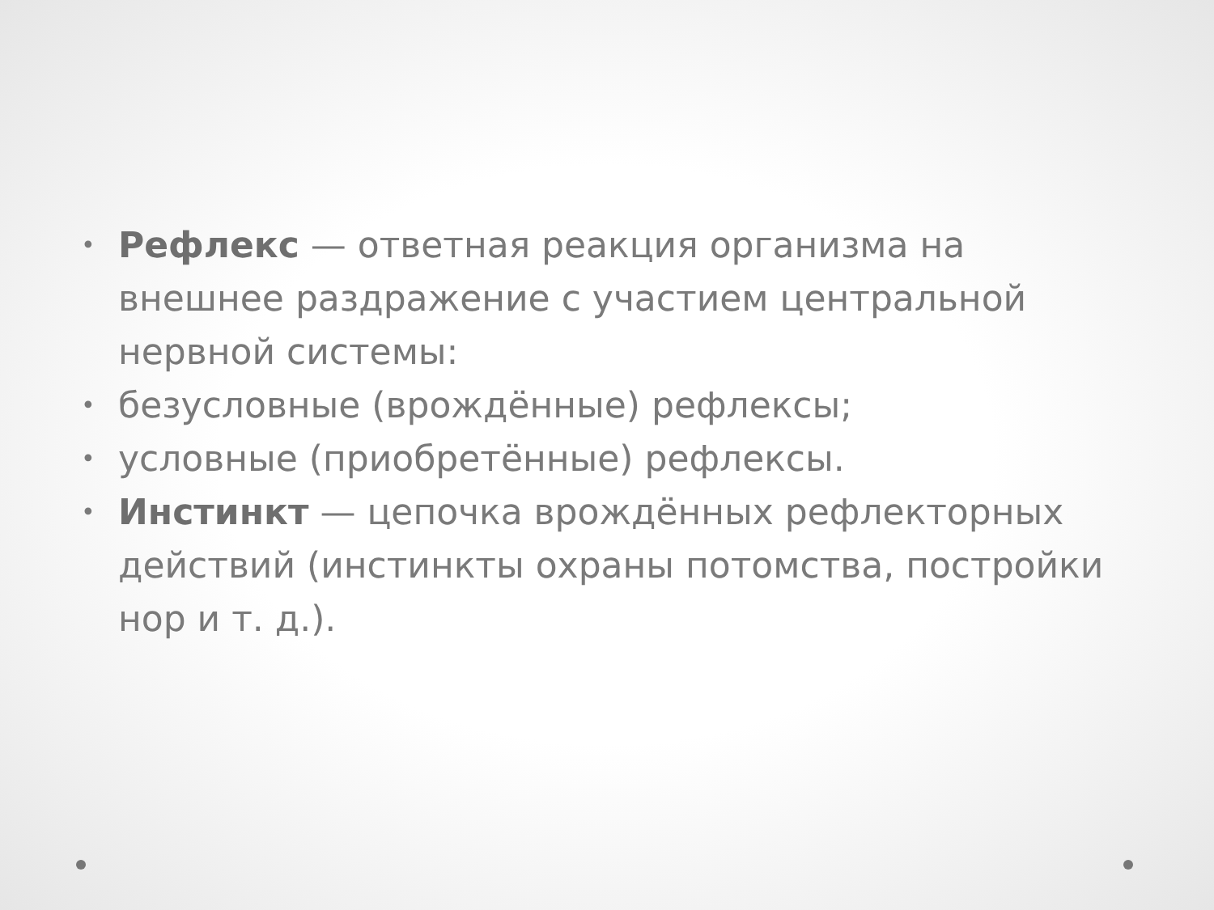• Рефлекс — ответная реакция организма на внешнее раздражение с участием центральной нервной системы:
• безусловные (врождённые) рефлексы;
• условные (приобретённые) рефлексы.
• Инстинкт — цепочка врождённых рефлекторных действий (инстинкты охраны потомства, постройки нор и т. д.).